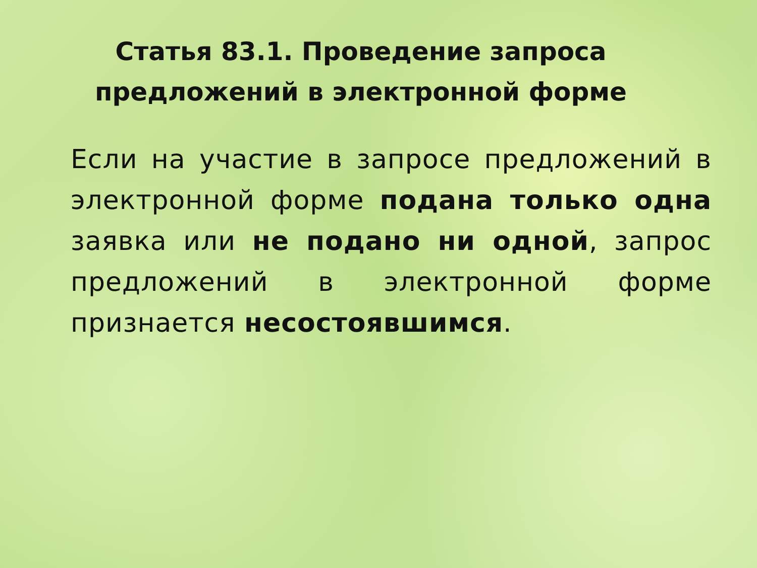Статья 83.1. Проведение запроса предложений в электронной форме
Если на участие в запросе предложений в электронной форме подана только одна заявка или не подано ни одной, запрос предложений в электронной форме признается несостоявшимся.